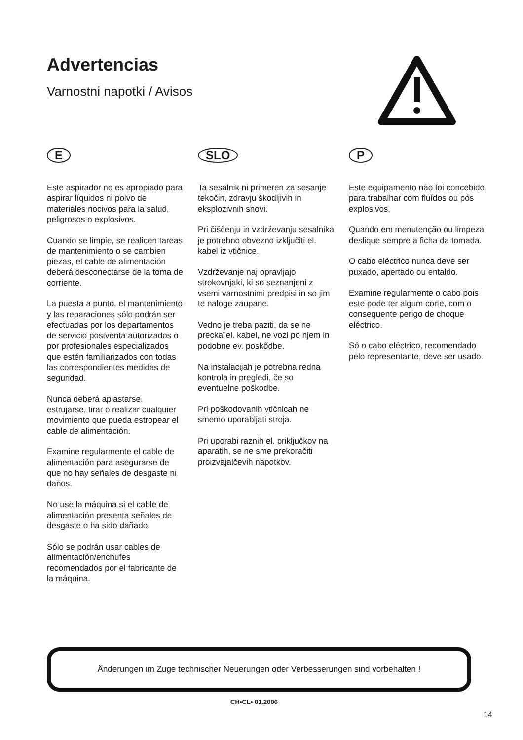Advertencias
Varnostni napotki / Avisos
E
Este aspirador no es apropiado para aspirar líquidos ni polvo de materiales nocivos para la salud, peligrosos o explosivos.
Cuando se limpie, se realicen tareas de mantenimiento o se cambien piezas, el cable de alimentación deberá desconectarse de la toma de corriente.
La puesta a punto, el mantenimiento y las reparaciones sólo podrán ser efectuadas por los departamentos de servicio postventa autorizados o por profesionales especializados que estén familiarizados con todas las correspondientes medidas de seguridad.
Nunca deberá aplastarse, estrujarse, tirar o realizar cualquier movimiento que pueda estropear el cable de alimentación.
Examine regularmente el cable de alimentación para asegurarse de que no hay señales de desgaste ni daños.
No use la máquina si el cable de alimentación presenta señales de desgaste o ha sido dañado.
Sólo se podrán usar cables de alimentación/enchufes recomendados por el fabricante de la máquina.
SLO
Ta sesalnik ni primeren za sesanje tekočin, zdravju škodljivih in eksplozivnih snovi.
Pri čiščenju in vzdrževanju sesalnika je potrebno obvezno izključiti el. kabel iz vtičnice.
Vzdrževanje naj opravljajo strokovnjaki, ki so seznanjeni z vsemi varnostnimi predpisi in so jim te naloge zaupane.
Vedno je treba paziti, da se ne precka˘el. kabel, ne vozi po njem in podobne ev. poskődbe.
Na instalacijah je potrebna redna kontrola in pregledi, če so eventuelne poškodbe.
Pri poškodovanih vtičnicah ne smemo uporabljati stroja.
Pri uporabi raznih el. priključkov na aparatih, se ne sme prekoračiti proizvajalčevih napotkov.
P
Este equipamento não foi concebido para trabalhar com fluídos ou pós explosivos.
Quando em menutenção ou limpeza deslique sempre a ficha da tomada.
O cabo eléctrico nunca deve ser puxado, apertado ou entaldo.
Examine regularmente o cabo pois este pode ter algum corte, com o consequente perigo de choque eléctrico.
Só o cabo eléctrico, recomendado pelo representante, deve ser usado.
Änderungen im Zuge technischer Neuerungen oder Verbesserungen sind vorbehalten !
CH•CL• 01.2006
14